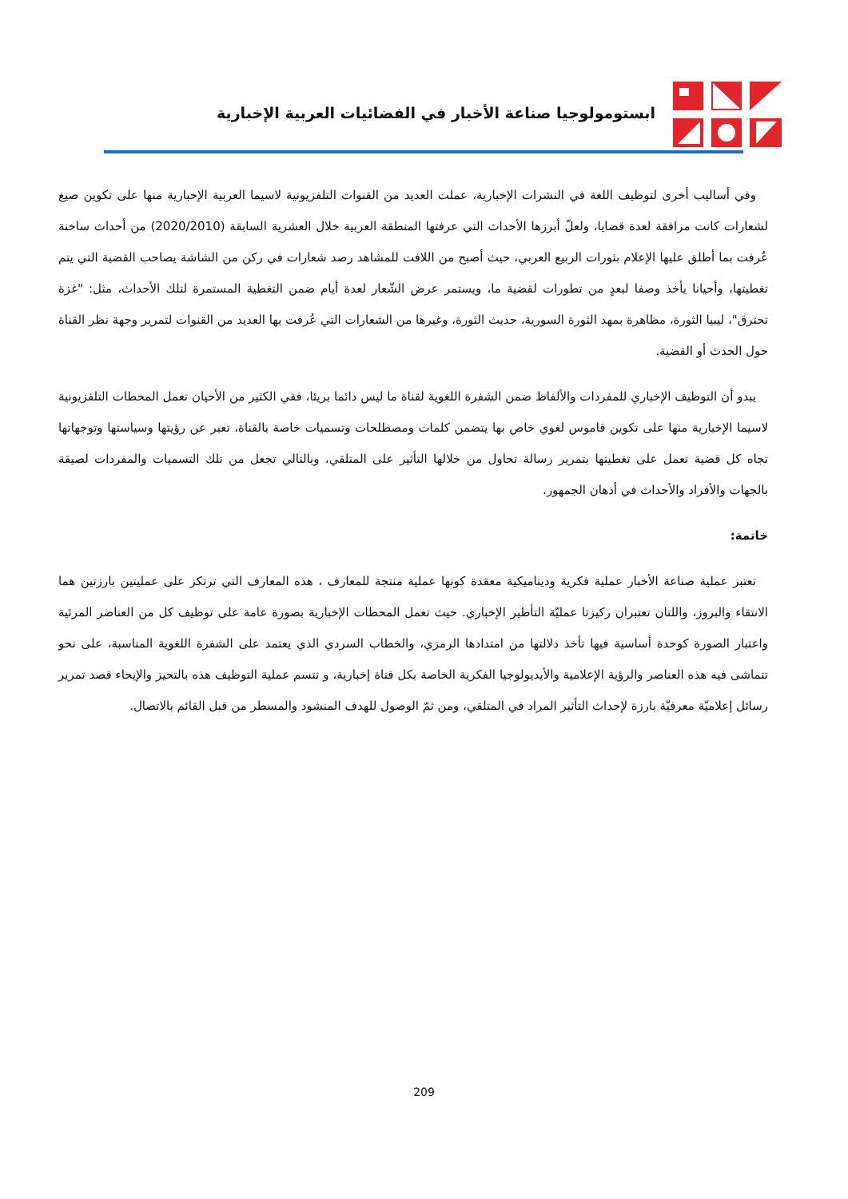ابستومولوجيا صناعة الأخبار في الفضائيات العربية الإخبارية
وفي أساليب أخرى لتوظيف اللغة في النشرات الإخبارية، عملت العديد من القنوات التلفزيونية لاسيما العربية الإخبارية منها على تكوين صيغ لشعارات كانت مرافقة لعدة قضايا، ولعلّ أبرزها الأحداث التي عرفتها المنطقة العربية خلال العشرية السابقة (2020/2010) من أحداث ساخنة عُرفت بما أطلق عليها الإعلام بثورات الربيع العربي، حيث أصبح من اللافت للمشاهد رصد شعارات في ركن من الشاشة يصاحب القضية التي يتم تغطيتها، وأحيانا يأخذ وصفا لبعدٍ من تطورات لقضية ما، ويستمر عرض الشّعار لعدة أيام ضمن التغطية المستمرة لتلك الأحداث، مثل: "غزة تحترق"، ليبيا الثورة، مظاهرة بمهد الثورة السورية، حديث الثورة، وغيرها من الشعارات التي عُرفت بها العديد من القنوات لتمرير وجهة نظر القناة حول الحدث أو القضية.
يبدو أن التوظيف الإخباري للمفردات والألفاظ ضمن الشفرة اللغوية لقناة ما ليس دائما بريئا، ففي الكثير من الأحيان تعمل المحطات التلفزيونية لاسيما الإخبارية منها على تكوين قاموس لغوي خاص بها يتضمن كلمات ومصطلحات وتسميات خاصة بالقناة، تعبر عن رؤيتها وسياستها وتوجهاتها تجاه كل قضية تعمل على تغطيتها بتمرير رسالة تحاول من خلالها التأثير على المتلقي، وبالتالي تجعل من تلك التسميات والمفردات لصيقة بالجهات والأفراد والأحداث في أذهان الجمهور.
خاتمة:
تعتبر عملية صناعة الأخبار عملية فكرية وديناميكية معقدة كونها عملية منتجة للمعارف ، هذه المعارف التي ترتكز على عمليتين بارزتين هما الانتقاء والبروز، واللتان تعتبران ركيزتا عمليّة التأطير الإخباري. حيث تعمل المحطات الإخبارية بصورة عامة على توظيف كل من العناصر المرئية واعتبار الصورة كوحدة أساسية فيها تأخذ دلالتها من امتدادها الرمزي، والخطاب السردي الذي يعتمد على الشفرة اللغوية المناسبة، على نحو تتماشى فيه هذه العناصر والرؤية الإعلامية والأيديولوجيا الفكرية الخاصة بكل قناة إخبارية، و تتسم عملية التوظيف هذه بالتحيز والإيحاء قصد تمرير رسائل إعلاميّة معرفيّة بارزة لإحداث التأثير المراد في المتلقي، ومن ثمّ الوصول للهدف المنشود والمسطر من قبل القائم بالاتصال.
209